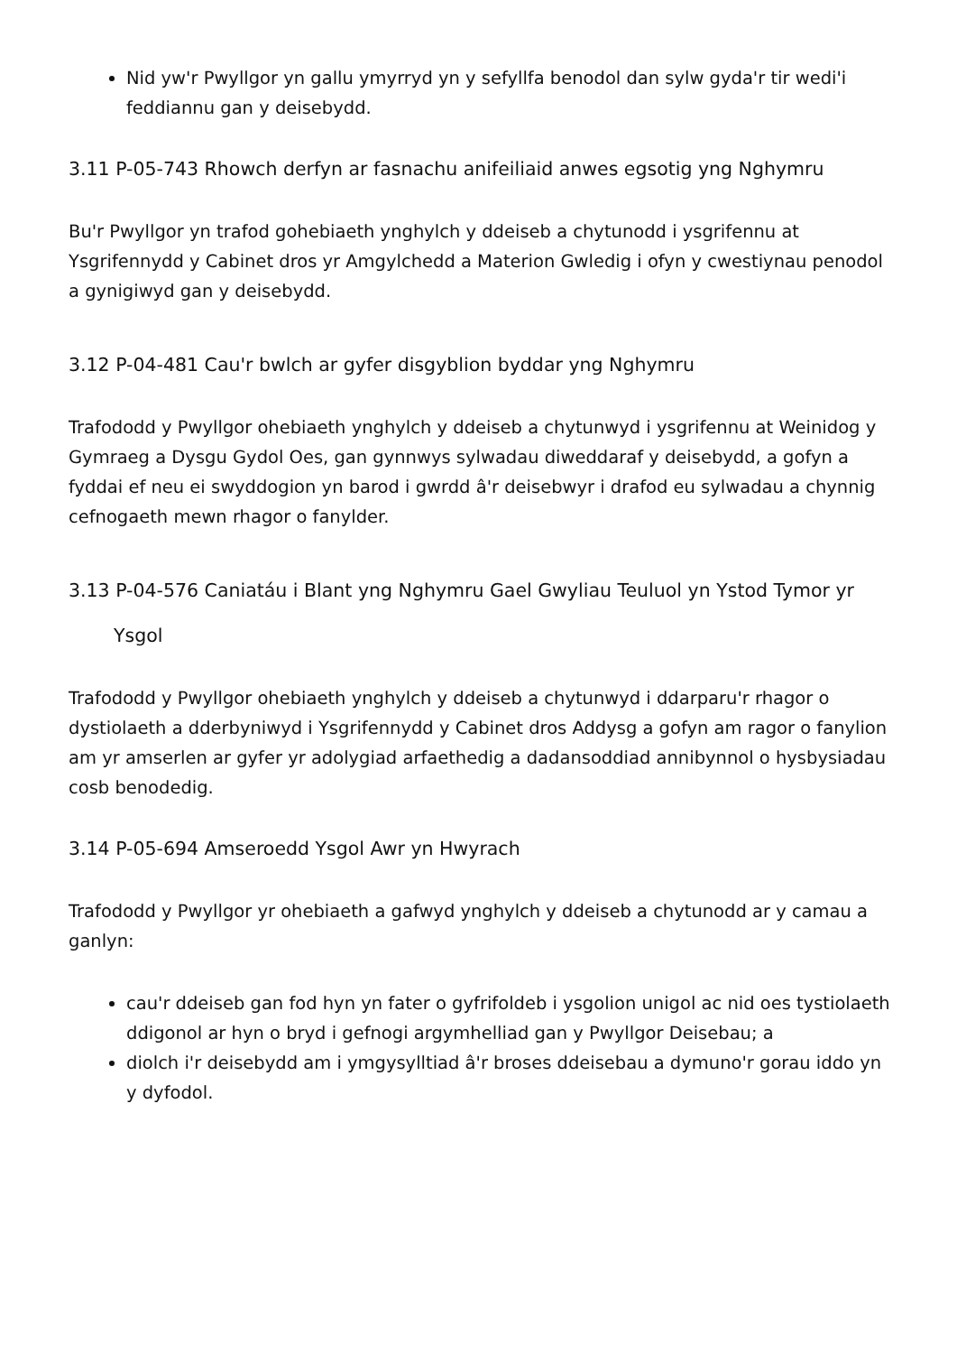Nid yw'r Pwyllgor yn gallu ymyrryd yn y sefyllfa benodol dan sylw gyda'r tir wedi'i feddiannu gan y deisebydd.
3.11 P-05-743 Rhowch derfyn ar fasnachu anifeiliaid anwes egsotig yng Nghymru
Bu'r Pwyllgor yn trafod gohebiaeth ynghylch y ddeiseb a chytunodd i ysgrifennu at Ysgrifennydd y Cabinet dros yr Amgylchedd a Materion Gwledig i ofyn y cwestiynau penodol a gynigiwyd gan y deisebydd.
3.12 P-04-481 Cau'r bwlch ar gyfer disgyblion byddar yng Nghymru
Trafododd y Pwyllgor ohebiaeth ynghylch y ddeiseb a chytunwyd i ysgrifennu at Weinidog y Gymraeg a Dysgu Gydol Oes, gan gynnwys sylwadau diweddaraf y deisebydd, a gofyn a fyddai ef neu ei swyddogion yn barod i gwrdd â'r deisebwyr i drafod eu sylwadau a chynnig cefnogaeth mewn rhagor o fanylder.
3.13 P-04-576 Caniatáu i Blant yng Nghymru Gael Gwyliau Teuluol yn Ystod Tymor yr
Ysgol
Trafododd y Pwyllgor ohebiaeth ynghylch y ddeiseb a chytunwyd i ddarparu'r rhagor o dystiolaeth a dderbyniwyd i Ysgrifennydd y Cabinet dros Addysg a gofyn am ragor o fanylion am yr amserlen ar gyfer yr adolygiad arfaethedig a dadansoddiad annibynnol o hysbysiadau cosb benodedig.
3.14 P-05-694 Amseroedd Ysgol Awr yn Hwyrach
Trafododd y Pwyllgor yr ohebiaeth a gafwyd ynghylch y ddeiseb a chytunodd ar y camau a ganlyn:
cau'r ddeiseb gan fod hyn yn fater o gyfrifoldeb i ysgolion unigol ac nid oes tystiolaeth ddigonol ar hyn o bryd i gefnogi argymhelliad gan y Pwyllgor Deisebau; a
diolch i'r deisebydd am i ymgysylltiad â'r broses ddeisebau a dymuno'r gorau iddo yn y dyfodol.